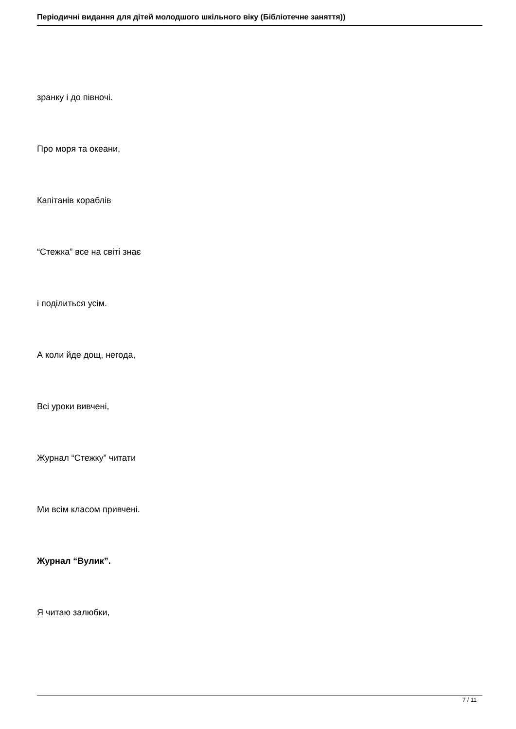Періодичні видання для дітей молодшого шкільного віку (Бібліотечне заняття))
зранку і до півночі.
Про моря та океани,
Капітанів кораблів
“Стежка” все на світі знає
і поділиться усім.
А коли йде дощ, негода,
Всі уроки вивчені,
Журнал “Стежку” читати
Ми всім класом привчені.
Журнал “Вулик”.
Я читаю залюбки,
7 / 11